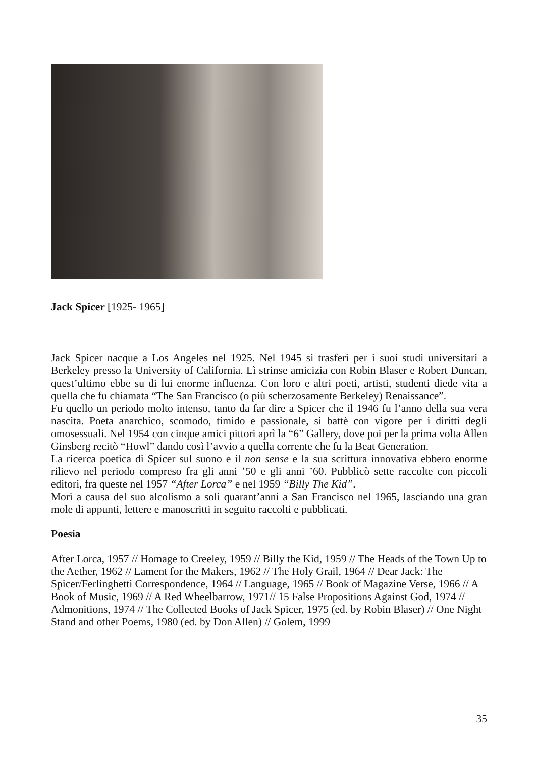Jack Spicer [1925- 1965]
Jack Spicer nacque a Los Angeles nel 1925. Nel 1945 si trasferì per i suoi studi universitari a Berkeley presso la University of California. Lì strinse amicizia con Robin Blaser e Robert Duncan, quest’ultimo ebbe su di lui enorme influenza. Con loro e altri poeti, artisti, studenti diede vita a quella che fu chiamata “The San Francisco (o più scherzosamente Berkeley) Renaissance”.
Fu quello un periodo molto intenso, tanto da far dire a Spicer che il 1946 fu l’anno della sua vera nascita. Poeta anarchico, scomodo, timido e passionale, si battè con vigore per i diritti degli omosessuali. Nel 1954 con cinque amici pittori aprì la “6” Gallery, dove poi per la prima volta Allen Ginsberg recitò “Howl” dando così l’avvio a quella corrente che fu la Beat Generation.
La ricerca poetica di Spicer sul suono e il non sense e la sua scrittura innovativa ebbero enorme rilievo nel periodo compreso fra gli anni ’50 e gli anni ’60. Pubblicò sette raccolte con piccoli editori, fra queste nel 1957 “After Lorca” e nel 1959 “Billy The Kid”.
Morì a causa del suo alcolismo a soli quarant’anni a San Francisco nel 1965, lasciando una gran mole di appunti, lettere e manoscritti in seguito raccolti e pubblicati.
Poesia
After Lorca, 1957 // Homage to Creeley, 1959 // Billy the Kid, 1959 // The Heads of the Town Up to the Aether, 1962 // Lament for the Makers, 1962 // The Holy Grail, 1964 // Dear Jack: The Spicer/Ferlinghetti Correspondence, 1964 // Language, 1965 // Book of Magazine Verse, 1966 // A Book of Music, 1969 // A Red Wheelbarrow, 1971// 15 False Propositions Against God, 1974 // Admonitions, 1974 // The Collected Books of Jack Spicer, 1975 (ed. by Robin Blaser) // One Night Stand and other Poems, 1980 (ed. by Don Allen) // Golem, 1999
35